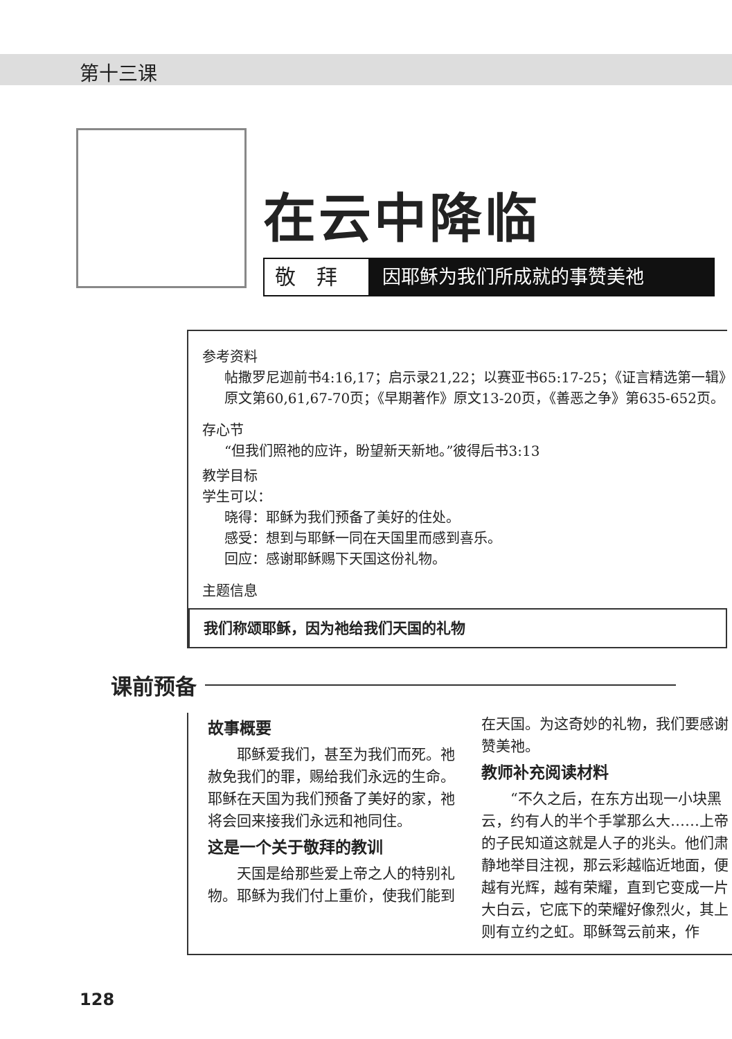第十三课
在云中降临
敬拜 因耶稣为我们所成就的事赞美祂
参考资料
帖撒罗尼迦前书4:16,17；启示录21,22；以赛亚书65:17-25；《证言精选第一辑》原文第60,61,67-70页；《早期著作》原文13-20页，《善恶之争》第635-652页。
存心节
“但我们照祂的应许，盼望新天新地。”彼得后书3:13
教学目标
学生可以：
晓得：耶稣为我们预备了美好的住处。
感受：想到与耶稣一同在天国里而感到喜乐。
回应：感谢耶稣赐下天国这份礼物。
主题信息
我们称颂耶稣，因为祂给我们天国的礼物
课前预备
故事概要
耶稣爱我们，甚至为我们而死。祂赦免我们的罪，赐给我们永远的生命。耶稣在天国为我们预备了美好的家，祂将会回来接我们永远和祂同住。
这是一个关于敬拜的教训
天国是给那些爱上帝之人的特别礼物。耶稣为我们付上重价，使我们能到在天国。为这奇妙的礼物，我们要感谢赞美祂。
教师补充阅读材料
“不久之后，在东方出现一小块黑云，约有人的半个手掌那么大……上帝的子民知道这就是人子的兆头。他们肃静地举目注视，那云彩越临近地面，便越有光辉，越有荣耀，直到它变成一片大白云，它底下的荣耀好像烈火，其上则有立约之虹。耶稣驾云前来，作
128